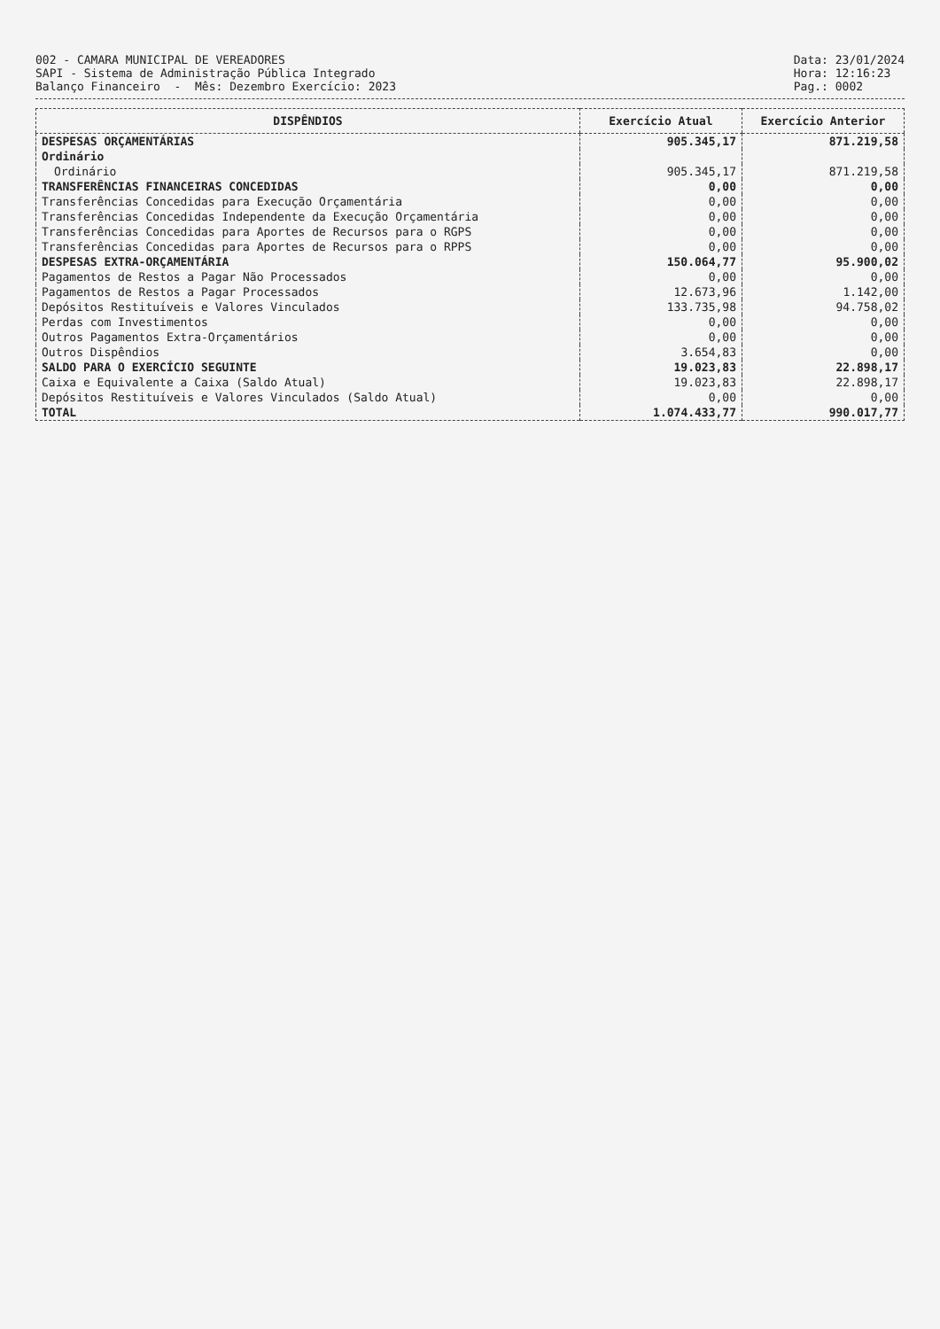002 - CAMARA MUNICIPAL DE VEREADORES
SAPI - Sistema de Administração Pública Integrado
Balanço Financeiro - Mês: Dezembro Exercício: 2023
Data: 23/01/2024
Hora: 12:16:23
Pag.: 0002
| DISPÊNDIOS | Exercício Atual | Exercício Anterior |
| --- | --- | --- |
| DESPESAS ORÇAMENTÁRIAS | 905.345,17 | 871.219,58 |
| Ordinário | | |
| Ordinário | 905.345,17 | 871.219,58 |
| TRANSFERÊNCIAS FINANCEIRAS CONCEDIDAS | 0,00 | 0,00 |
| Transferências Concedidas para Execução Orçamentária | 0,00 | 0,00 |
| Transferências Concedidas Independente da Execução Orçamentária | 0,00 | 0,00 |
| Transferências Concedidas para Aportes de Recursos para o RGPS | 0,00 | 0,00 |
| Transferências Concedidas para Aportes de Recursos para o RPPS | 0,00 | 0,00 |
| DESPESAS EXTRA-ORÇAMENTÁRIA | 150.064,77 | 95.900,02 |
| Pagamentos de Restos a Pagar Não Processados | 0,00 | 0,00 |
| Pagamentos de Restos a Pagar Processados | 12.673,96 | 1.142,00 |
| Depósitos Restituíveis e Valores Vinculados | 133.735,98 | 94.758,02 |
| Perdas com Investimentos | 0,00 | 0,00 |
| Outros Pagamentos Extra-Orçamentários | 0,00 | 0,00 |
| Outros Dispêndios | 3.654,83 | 0,00 |
| SALDO PARA O EXERCÍCIO SEGUINTE | 19.023,83 | 22.898,17 |
| Caixa e Equivalente a Caixa (Saldo Atual) | 19.023,83 | 22.898,17 |
| Depósitos Restituíveis e Valores Vinculados (Saldo Atual) | 0,00 | 0,00 |
| TOTAL | 1.074.433,77 | 990.017,77 |